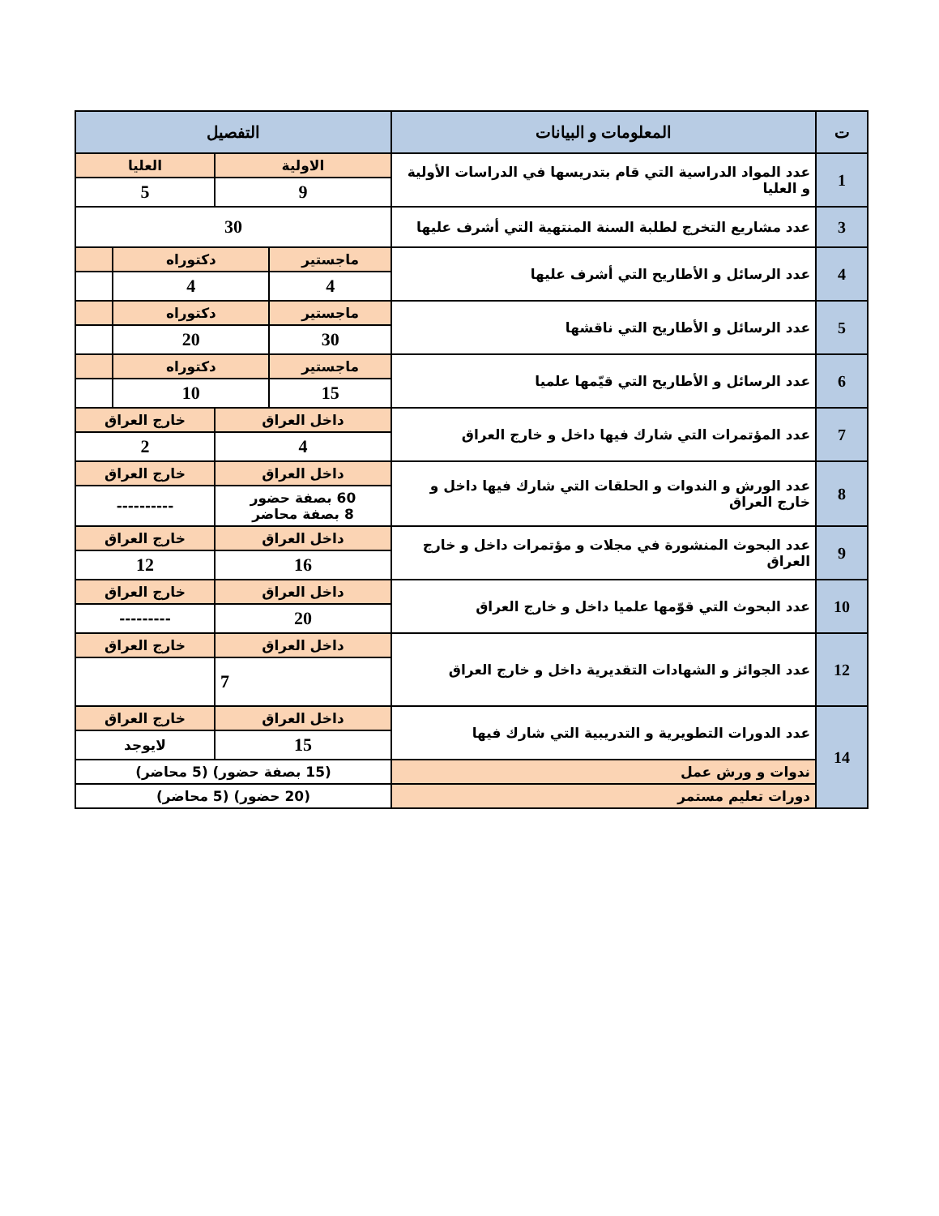| ت | المعلومات و البيانات | التفصيل | | | |
| --- | --- | --- | --- | --- | --- |
| 1 | عدد المواد الدراسية التي قام بتدريسها في الدراسات الأولية و العليا | الاولية | | العليا | |
| | | 9 | | 5 | |
| 3 | عدد مشاريع التخرج لطلبة السنة المنتهية التي أشرف عليها | 30 | | | |
| 4 | عدد الرسائل و الأطاريح التي أشرف عليها | ماجستير | دكتوراه | | |
| | | 4 | 4 | | |
| 5 | عدد الرسائل و الأطاريح التي ناقشها | ماجستير | دكتوراه | | |
| | | 30 | 20 | | |
| 6 | عدد الرسائل و الأطاريح التي قيّمها علميا | ماجستير | دكتوراه | | |
| | | 15 | 10 | | |
| 7 | عدد المؤتمرات التي شارك فيها داخل و خارج العراق | داخل العراق | | خارج العراق | |
| | | 4 | | 2 | |
| 8 | عدد الورش و الندوات و الحلقات التي شارك فيها داخل و خارج العراق | داخل العراق | | خارج العراق | |
| | | 60 بصفة حضور 8 بصفة محاضر | | ---------- | |
| 9 | عدد البحوث المنشورة في مجلات و مؤتمرات داخل و خارج العراق | داخل العراق | | خارج العراق | |
| | | 16 | | 12 | |
| 10 | عدد البحوث التي قوّمها علميا داخل و خارج العراق | داخل العراق | | خارج العراق | |
| | | 20 | | --------- | |
| 12 | عدد الجوائز و الشهادات التقديرية داخل و خارج العراق | داخل العراق | | خارج العراق | |
| | | 7 | | | |
| 14 | عدد الدورات التطويرية و التدريبية التي شارك فيها | داخل العراق | | خارج العراق | |
| | | 15 | | لايوجد | |
| | ندوات و ورش عمل | (15 بصفة حضور) (5 محاضر) | | | |
| | دورات تعليم مستمر | (20 حضور) (5 محاضر) | | | |